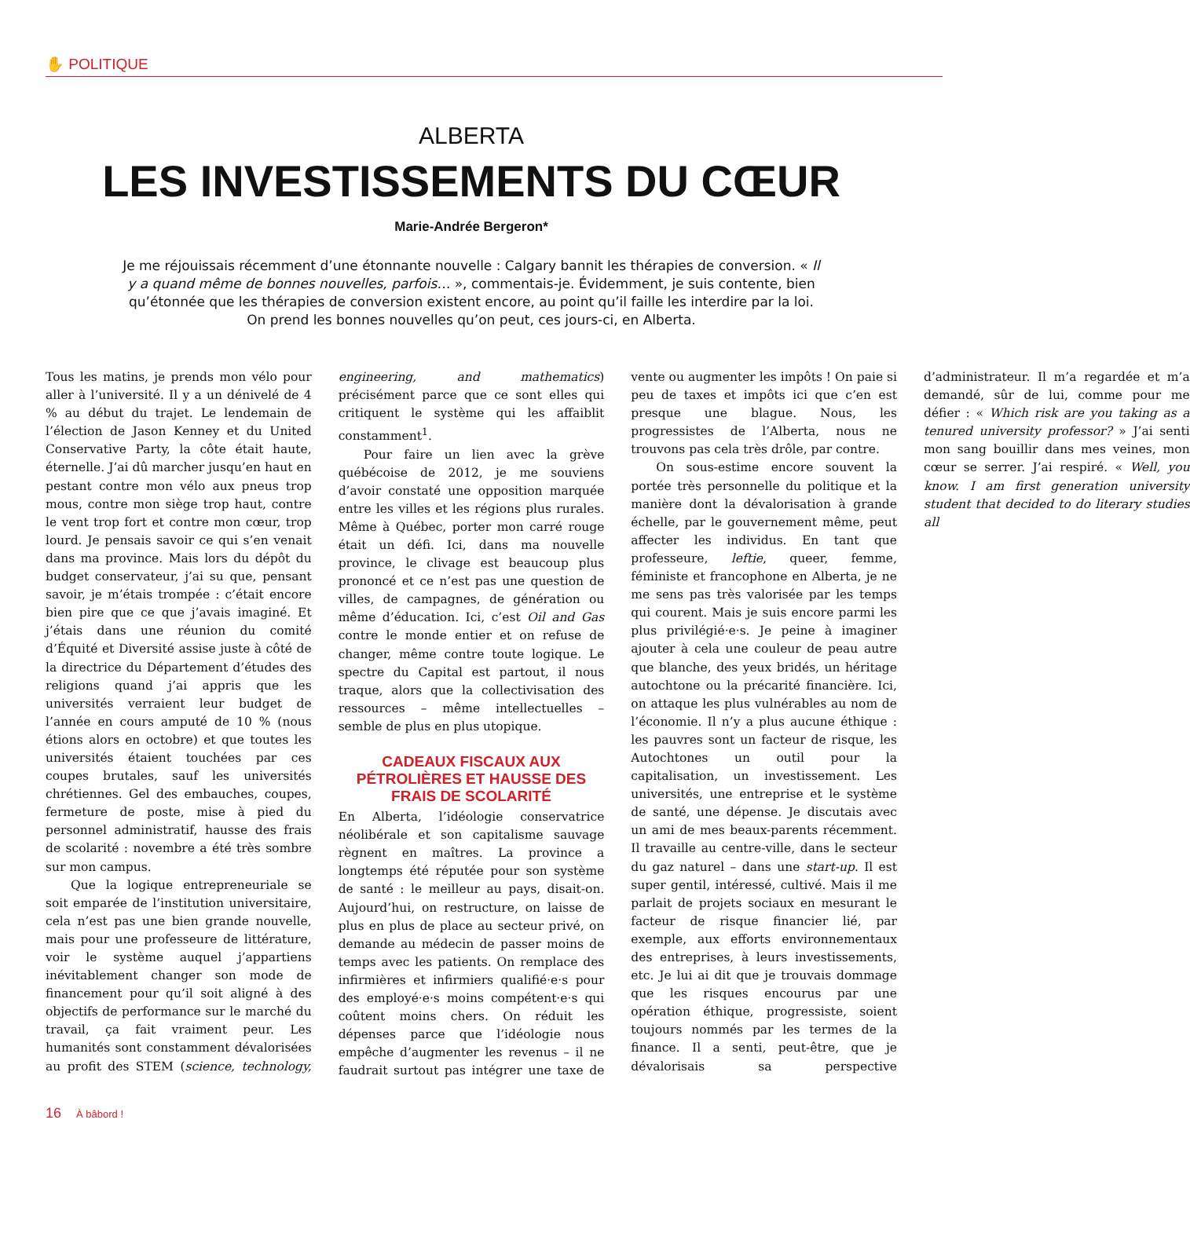✋ POLITIQUE
ALBERTA
LES INVESTISSEMENTS DU CŒUR
Marie-Andrée Bergeron*
Je me réjouissais récemment d’une étonnante nouvelle : Calgary bannit les thérapies de conversion. « Il y a quand même de bonnes nouvelles, parfois… », commentais-je. Évidemment, je suis contente, bien qu’étonnée que les thérapies de conversion existent encore, au point qu’il faille les interdire par la loi. On prend les bonnes nouvelles qu’on peut, ces jours-ci, en Alberta.
Tous les matins, je prends mon vélo pour aller à l’université. Il y a un dénivelé de 4 % au début du trajet. Le lendemain de l’élection de Jason Kenney et du United Conservative Party, la côte était haute, éternelle. J’ai dû marcher jusqu’en haut en pestant contre mon vélo aux pneus trop mous, contre mon siège trop haut, contre le vent trop fort et contre mon cœur, trop lourd. Je pensais savoir ce qui s’en venait dans ma province. Mais lors du dépôt du budget conservateur, j’ai su que, pensant savoir, je m’étais trompée : c’était encore bien pire que ce que j’avais imaginé. Et j’étais dans une réunion du comité d’Équité et Diversité assise juste à côté de la directrice du Département d’études des religions quand j’ai appris que les universités verraient leur budget de l’année en cours amputé de 10 % (nous étions alors en octobre) et que toutes les universités étaient touchées par ces coupes brutales, sauf les universités chrétiennes. Gel des embauches, coupes, fermeture de poste, mise à pied du personnel administratif, hausse des frais de scolarité : novembre a été très sombre sur mon campus.
Que la logique entrepreneuriale se soit emparée de l’institution universitaire, cela n’est pas une bien grande nouvelle, mais pour une professeure de littérature, voir le système auquel j’appartiens inévitablement changer son mode de financement pour qu’il soit aligné à des objectifs de performance sur le marché du travail, ça fait vraiment peur. Les humanités sont constamment dévalorisées au profit des STEM (science, technology, engineering, and mathematics) précisément parce que ce sont elles qui critiquent le système qui les affaiblit constamment<sup>1</sup>.
Pour faire un lien avec la grève québécoise de 2012, je me souviens d’avoir constaté une opposition marquée entre les villes et les régions plus rurales. Même à Québec, porter mon carré rouge était un défi. Ici, dans ma nouvelle province, le clivage est beaucoup plus prononcé et ce n’est pas une question de villes, de campagnes, de génération ou même d’éducation. Ici, c’est Oil and Gas contre le monde entier et on refuse de changer, même contre toute logique. Le spectre du Capital est partout, il nous traque, alors que la collectivisation des ressources – même intellectuelles – semble de plus en plus utopique.
CADEAUX FISCAUX AUX PÉTROLIÈRES ET HAUSSE DES FRAIS DE SCOLARITÉ
En Alberta, l’idéologie conservatrice néolibérale et son capitalisme sauvage règnent en maîtres. La province a longtemps été réputée pour son système de santé : le meilleur au pays, disait-on. Aujourd’hui, on restructure, on laisse de plus en plus de place au secteur privé, on demande au médecin de passer moins de temps avec les patients. On remplace des infirmières et infirmiers qualifié·e·s pour des employé·e·s moins compétent·e·s qui coûtent moins chers. On réduit les dépenses parce que l’idéologie nous empêche d’augmenter les revenus – il ne faudrait surtout pas intégrer une taxe de vente ou augmenter les impôts ! On paie si peu de taxes et impôts ici que c’en est presque une blague. Nous, les progressistes de l’Alberta, nous ne trouvons pas cela très drôle, par contre.
On sous-estime encore souvent la portée très personnelle du politique et la manière dont la dévalorisation à grande échelle, par le gouvernement même, peut affecter les individus. En tant que professeure, leftie, queer, femme, féministe et francophone en Alberta, je ne me sens pas très valorisée par les temps qui courent. Mais je suis encore parmi les plus privilégié·e·s. Je peine à imaginer ajouter à cela une couleur de peau autre que blanche, des yeux bridés, un héritage autochtone ou la précarité financière. Ici, on attaque les plus vulnérables au nom de l’économie. Il n’y a plus aucune éthique : les pauvres sont un facteur de risque, les Autochtones un outil pour la capitalisation, un investissement. Les universités, une entreprise et le système de santé, une dépense. Je discutais avec un ami de mes beaux-parents récemment. Il travaille au centre-ville, dans le secteur du gaz naturel – dans une start-up. Il est super gentil, intéressé, cultivé. Mais il me parlait de projets sociaux en mesurant le facteur de risque financier lié, par exemple, aux efforts environnementaux des entreprises, à leurs investissements, etc. Je lui ai dit que je trouvais dommage que les risques encourus par une opération éthique, progressiste, soient toujours nommés par les termes de la finance. Il a senti, peut-être, que je dévalorisais sa perspective d’administrateur. Il m’a regardée et m’a demandé, sûr de lui, comme pour me défier : « Which risk are you taking as a tenured university professor? » J’ai senti mon sang bouillir dans mes veines, mon cœur se serrer. J’ai respiré. « Well, you know. I am first generation university student that decided to do literary studies all
16 À bâbord !